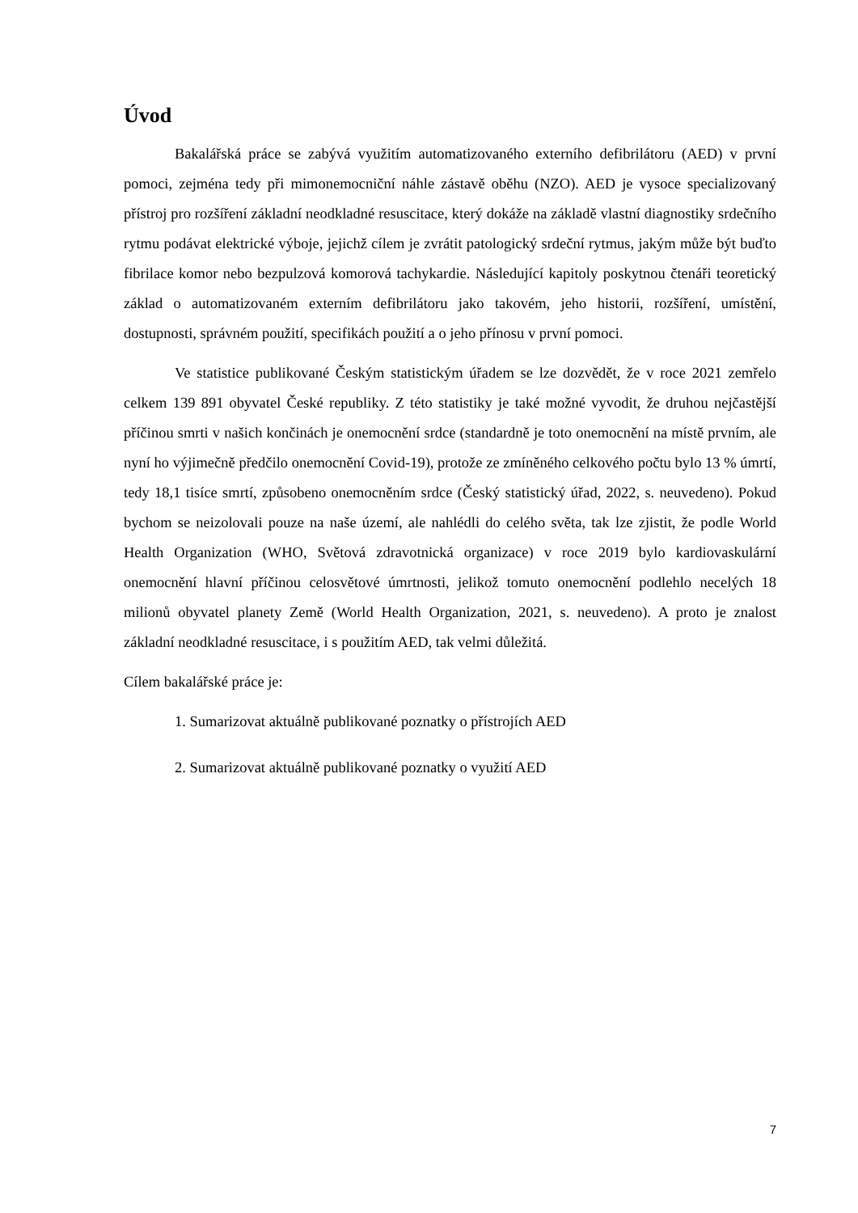Úvod
Bakalářská práce se zabývá využitím automatizovaného externího defibrilátoru (AED) v první pomoci, zejména tedy při mimonemocniční náhle zástavě oběhu (NZO). AED je vysoce specializovaný přístroj pro rozšíření základní neodkladné resuscitace, který dokáže na základě vlastní diagnostiky srdečního rytmu podávat elektrické výboje, jejichž cílem je zvrátit patologický srdeční rytmus, jakým může být buďto fibrilace komor nebo bezpulzová komorová tachykardie. Následující kapitoly poskytnou čtenáři teoretický základ o automatizovaném externím defibrilátoru jako takovém, jeho historii, rozšíření, umístění, dostupnosti, správném použití, specifikách použití a o jeho přínosu v první pomoci.
Ve statistice publikované Českým statistickým úřadem se lze dozvědět, že v roce 2021 zemřelo celkem 139 891 obyvatel České republiky. Z této statistiky je také možné vyvodit, že druhou nejčastější příčinou smrti v našich končinách je onemocnění srdce (standardně je toto onemocnění na místě prvním, ale nyní ho výjimečně předčilo onemocnění Covid-19), protože ze zmíněného celkového počtu bylo 13 % úmrtí, tedy 18,1 tisíce smrtí, způsobeno onemocněním srdce (Český statistický úřad, 2022, s. neuvedeno). Pokud bychom se neizolovali pouze na naše území, ale nahlédli do celého světa, tak lze zjistit, že podle World Health Organization (WHO, Světová zdravotnická organizace) v roce 2019 bylo kardiovaskulární onemocnění hlavní příčinou celosvětové úmrtnosti, jelikož tomuto onemocnění podlehlo necelých 18 milionů obyvatel planety Země (World Health Organization, 2021, s. neuvedeno). A proto je znalost základní neodkladné resuscitace, i s použitím AED, tak velmi důležitá.
Cílem bakalářské práce je:
1. Sumarizovat aktuálně publikované poznatky o přístrojích AED
2. Sumarizovat aktuálně publikované poznatky o využití AED
7